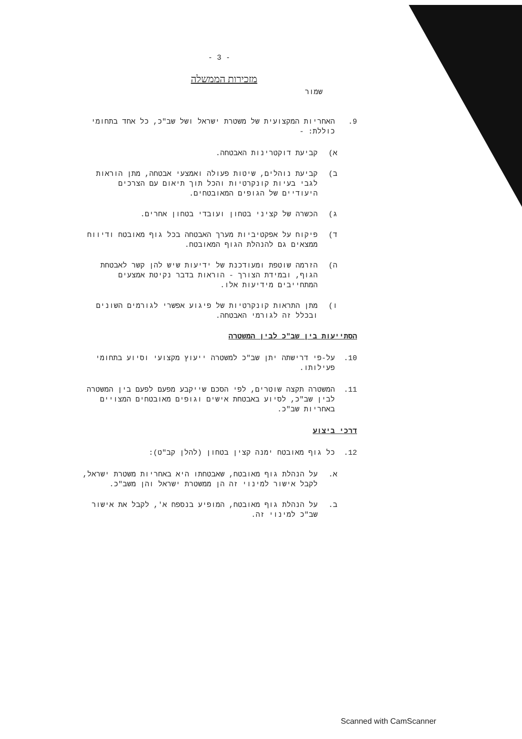- 3 -
מזכירות הממשלה
שמור
9. האחריות המקצועית של משטרת ישראל ושל שב"כ, כל אחד בתחומי כוללת: -
א) קביעת דוקטרינות האבטחה.
ב) קביעת נוהלים, שיטות פעולה ואמצעי אבטחה, מתן הוראות לגבי בעיות קונקרטיות והכל תוך תיאום עם הצרכים היעודיים של הגופים המאובטחים.
ג) הכשרה של קציני בטחון ועובדי בטחון אחרים.
ד) פיקוח על אפקטיביות מערך האבטחה בכל גוף מאובטח ודיווח ממצאים גם להנהלת הגוף המאובטח.
ה) הזרמה שוטפת ומעודכנת של ידיעות שיש להן קשר לאבטחת הגוף, ובמידת הצורך - הוראות בדבר נקיטת אמצעים המתחייבים מידיעות אלו.
ו) מתן התראות קונקרטיות של פיגוע אפשרי לגורמים השונים ובכלל זה לגורמי האבטחה.
הסתייעות בין שב"כ לבין המשטרה
10. על-פי דרישתה יתן שב"כ למשטרה ייעוץ מקצועי וסיוע בתחומי פעילותו.
11. המשטרה תקצה שוטרים, לפי הסכם שייקבע מפעם לפעם בין המשטרה לבין שב"כ, לסיוע באבטחת אישים וגופים מאובטחים המצויים באחריות שב"כ.
דרכי ביצוע
12. כל גוף מאובטח ימנה קצין בטחון (להלן קב"ט):
א. על הנהלת גוף מאובטח, שאבטחתו היא באחריות משטרת ישראל, לקבל אישור למינוי זה הן ממשטרת ישראל והן משב"כ.
ב. על הנהלת גוף מאובטח, המופיע בנספח א', לקבל את אישור שב"כ למינוי זה.
Scanned with CamScanner